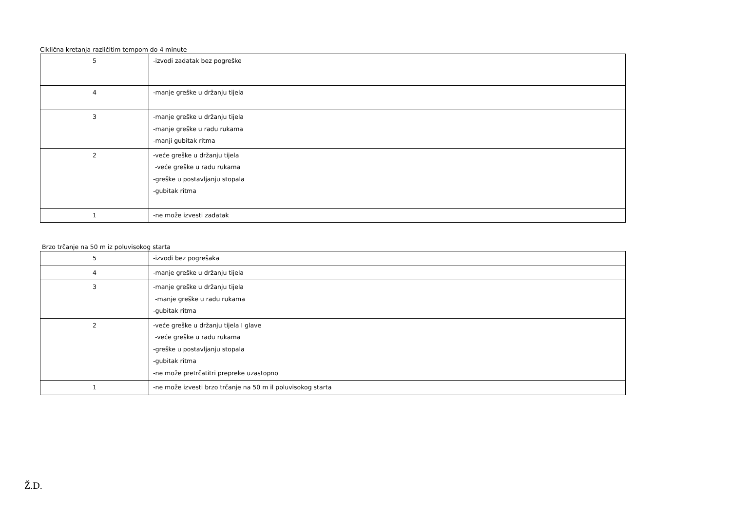Ciklična kretanja različitim tempom do 4 minute
| 5 | -izvodi zadatak bez pogreške |
| 4 | -manje greške u držanju tijela |
| 3 | -manje greške u držanju tijela -manje greške u radu rukama -manji gubitak ritma |
| 2 | -veće greške u držanju tijela -veće greške u radu rukama -greške u postavljanju stopala -gubitak ritma |
| 1 | -ne može izvesti zadatak |
Brzo trčanje na 50 m iz poluvisokog starta
| 5 | -izvodi bez pogrešaka |
| 4 | -manje greške u držanju tijela |
| 3 | -manje greške u držanju tijela -manje greške u radu rukama -gubitak ritma |
| 2 | -veće greške u držanju tijela I glave -veće greške u radu rukama -greške u postavljanju stopala -gubitak ritma -ne može pretrčatitri prepreke uzastopno |
| 1 | -ne može izvesti brzo trčanje na 50 m il poluvisokog starta |
Ž.D.